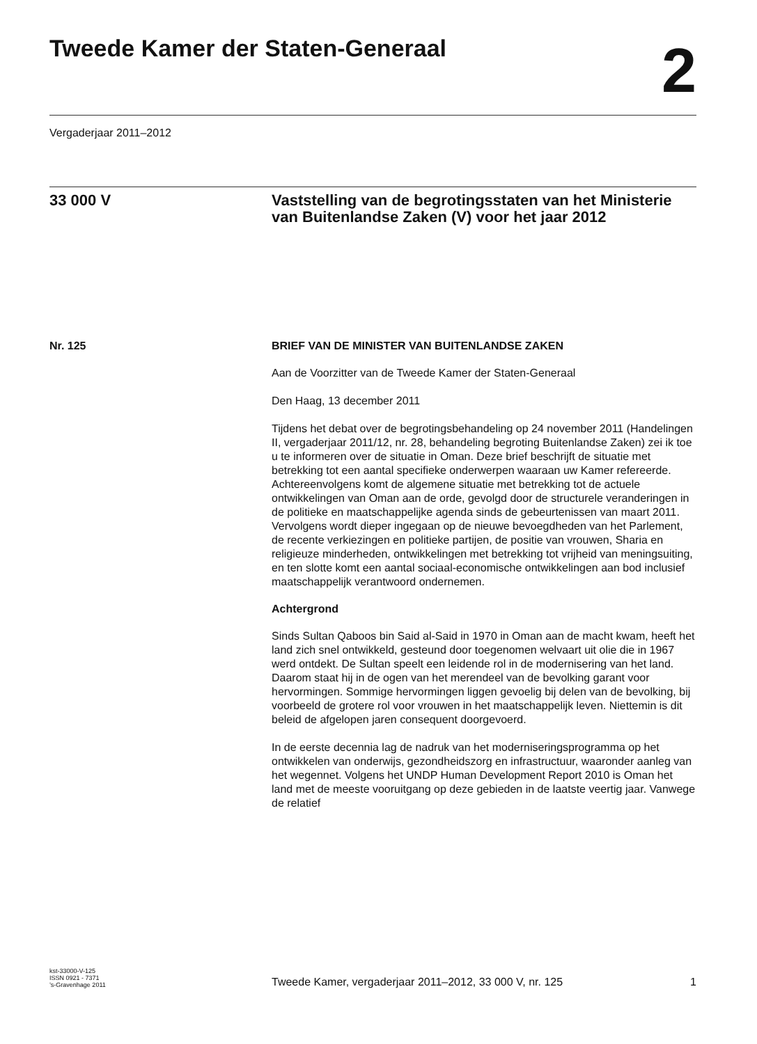Tweede Kamer der Staten-Generaal
2
Vergaderjaar 2011–2012
33 000 V Vaststelling van de begrotingsstaten van het Ministerie van Buitenlandse Zaken (V) voor het jaar 2012
Nr. 125 BRIEF VAN DE MINISTER VAN BUITENLANDSE ZAKEN
Aan de Voorzitter van de Tweede Kamer der Staten-Generaal
Den Haag, 13 december 2011
Tijdens het debat over de begrotingsbehandeling op 24 november 2011 (Handelingen II, vergaderjaar 2011/12, nr. 28, behandeling begroting Buitenlandse Zaken) zei ik toe u te informeren over de situatie in Oman. Deze brief beschrijft de situatie met betrekking tot een aantal specifieke onderwerpen waaraan uw Kamer refereerde. Achtereenvolgens komt de algemene situatie met betrekking tot de actuele ontwikkelingen van Oman aan de orde, gevolgd door de structurele veranderingen in de politieke en maatschappelijke agenda sinds de gebeurtenissen van maart 2011. Vervolgens wordt dieper ingegaan op de nieuwe bevoegdheden van het Parlement, de recente verkiezingen en politieke partijen, de positie van vrouwen, Sharia en religieuze minderheden, ontwikkelingen met betrekking tot vrijheid van meningsuiting, en ten slotte komt een aantal sociaal-economische ontwikkelingen aan bod inclusief maatschappelijk verantwoord ondernemen.
Achtergrond
Sinds Sultan Qaboos bin Said al-Said in 1970 in Oman aan de macht kwam, heeft het land zich snel ontwikkeld, gesteund door toegenomen welvaart uit olie die in 1967 werd ontdekt. De Sultan speelt een leidende rol in de modernisering van het land. Daarom staat hij in de ogen van het merendeel van de bevolking garant voor hervormingen. Sommige hervormingen liggen gevoelig bij delen van de bevolking, bij voorbeeld de grotere rol voor vrouwen in het maatschappelijk leven. Niettemin is dit beleid de afgelopen jaren consequent doorgevoerd.
In de eerste decennia lag de nadruk van het moderniseringsprogramma op het ontwikkelen van onderwijs, gezondheidszorg en infrastructuur, waaronder aanleg van het wegennet. Volgens het UNDP Human Development Report 2010 is Oman het land met de meeste vooruitgang op deze gebieden in de laatste veertig jaar. Vanwege de relatief
kst-33000-V-125
ISSN 0921 - 7371
’s-Gravenhage 2011
Tweede Kamer, vergaderjaar 2011–2012, 33 000 V, nr. 125
1